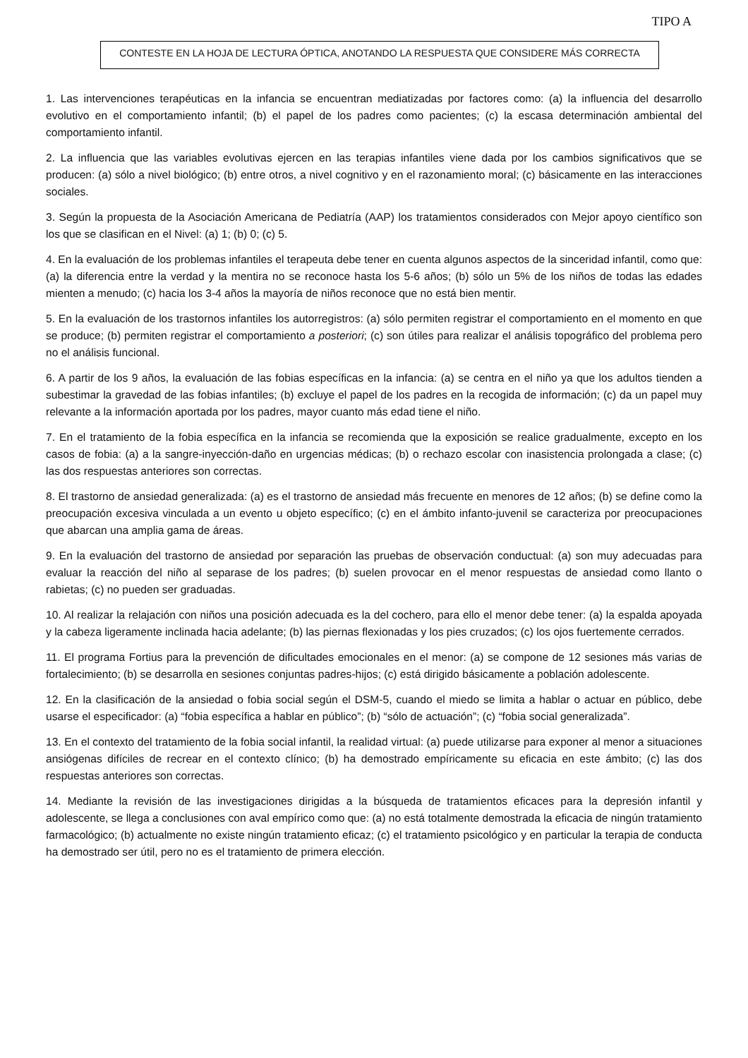TIPO A
CONTESTE EN LA HOJA DE LECTURA ÓPTICA, ANOTANDO LA RESPUESTA QUE CONSIDERE MÁS CORRECTA
1. Las intervenciones terapéuticas en la infancia se encuentran mediatizadas por factores como: (a) la influencia del desarrollo evolutivo en el comportamiento infantil; (b) el papel de los padres como pacientes; (c) la escasa determinación ambiental del comportamiento infantil.
2. La influencia que las variables evolutivas ejercen en las terapias infantiles viene dada por los cambios significativos que se producen: (a) sólo a nivel biológico; (b) entre otros, a nivel cognitivo y en el razonamiento moral; (c) básicamente en las interacciones sociales.
3. Según la propuesta de la Asociación Americana de Pediatría (AAP) los tratamientos considerados con Mejor apoyo científico son los que se clasifican en el Nivel: (a) 1; (b) 0; (c) 5.
4. En la evaluación de los problemas infantiles el terapeuta debe tener en cuenta algunos aspectos de la sinceridad infantil, como que: (a) la diferencia entre la verdad y la mentira no se reconoce hasta los 5-6 años; (b) sólo un 5% de los niños de todas las edades mienten a menudo; (c) hacia los 3-4 años la mayoría de niños reconoce que no está bien mentir.
5. En la evaluación de los trastornos infantiles los autorregistros: (a) sólo permiten registrar el comportamiento en el momento en que se produce; (b) permiten registrar el comportamiento a posteriori; (c) son útiles para realizar el análisis topográfico del problema pero no el análisis funcional.
6. A partir de los 9 años, la evaluación de las fobias específicas en la infancia: (a) se centra en el niño ya que los adultos tienden a subestimar la gravedad de las fobias infantiles; (b) excluye el papel de los padres en la recogida de información; (c) da un papel muy relevante a la información aportada por los padres, mayor cuanto más edad tiene el niño.
7. En el tratamiento de la fobia específica en la infancia se recomienda que la exposición se realice gradualmente, excepto en los casos de fobia: (a) a la sangre-inyección-daño en urgencias médicas; (b) o rechazo escolar con inasistencia prolongada a clase; (c) las dos respuestas anteriores son correctas.
8. El trastorno de ansiedad generalizada: (a) es el trastorno de ansiedad más frecuente en menores de 12 años; (b) se define como la preocupación excesiva vinculada a un evento u objeto específico; (c) en el ámbito infanto-juvenil se caracteriza por preocupaciones que abarcan una amplia gama de áreas.
9. En la evaluación del trastorno de ansiedad por separación las pruebas de observación conductual: (a) son muy adecuadas para evaluar la reacción del niño al separase de los padres; (b) suelen provocar en el menor respuestas de ansiedad como llanto o rabietas; (c) no pueden ser graduadas.
10. Al realizar la relajación con niños una posición adecuada es la del cochero, para ello el menor debe tener: (a) la espalda apoyada y la cabeza ligeramente inclinada hacia adelante; (b) las piernas flexionadas y los pies cruzados; (c) los ojos fuertemente cerrados.
11. El programa Fortius para la prevención de dificultades emocionales en el menor: (a) se compone de 12 sesiones más varias de fortalecimiento; (b) se desarrolla en sesiones conjuntas padres-hijos; (c) está dirigido básicamente a población adolescente.
12. En la clasificación de la ansiedad o fobia social según el DSM-5, cuando el miedo se limita a hablar o actuar en público, debe usarse el especificador: (a) “fobia específica a hablar en público”; (b) “sólo de actuación”; (c) “fobia social generalizada”.
13. En el contexto del tratamiento de la fobia social infantil, la realidad virtual: (a) puede utilizarse para exponer al menor a situaciones ansiógenas difíciles de recrear en el contexto clínico; (b) ha demostrado empíricamente su eficacia en este ámbito; (c) las dos respuestas anteriores son correctas.
14. Mediante la revisión de las investigaciones dirigidas a la búsqueda de tratamientos eficaces para la depresión infantil y adolescente, se llega a conclusiones con aval empírico como que: (a) no está totalmente demostrada la eficacia de ningún tratamiento farmacológico; (b) actualmente no existe ningún tratamiento eficaz; (c) el tratamiento psicológico y en particular la terapia de conducta ha demostrado ser útil, pero no es el tratamiento de primera elección.